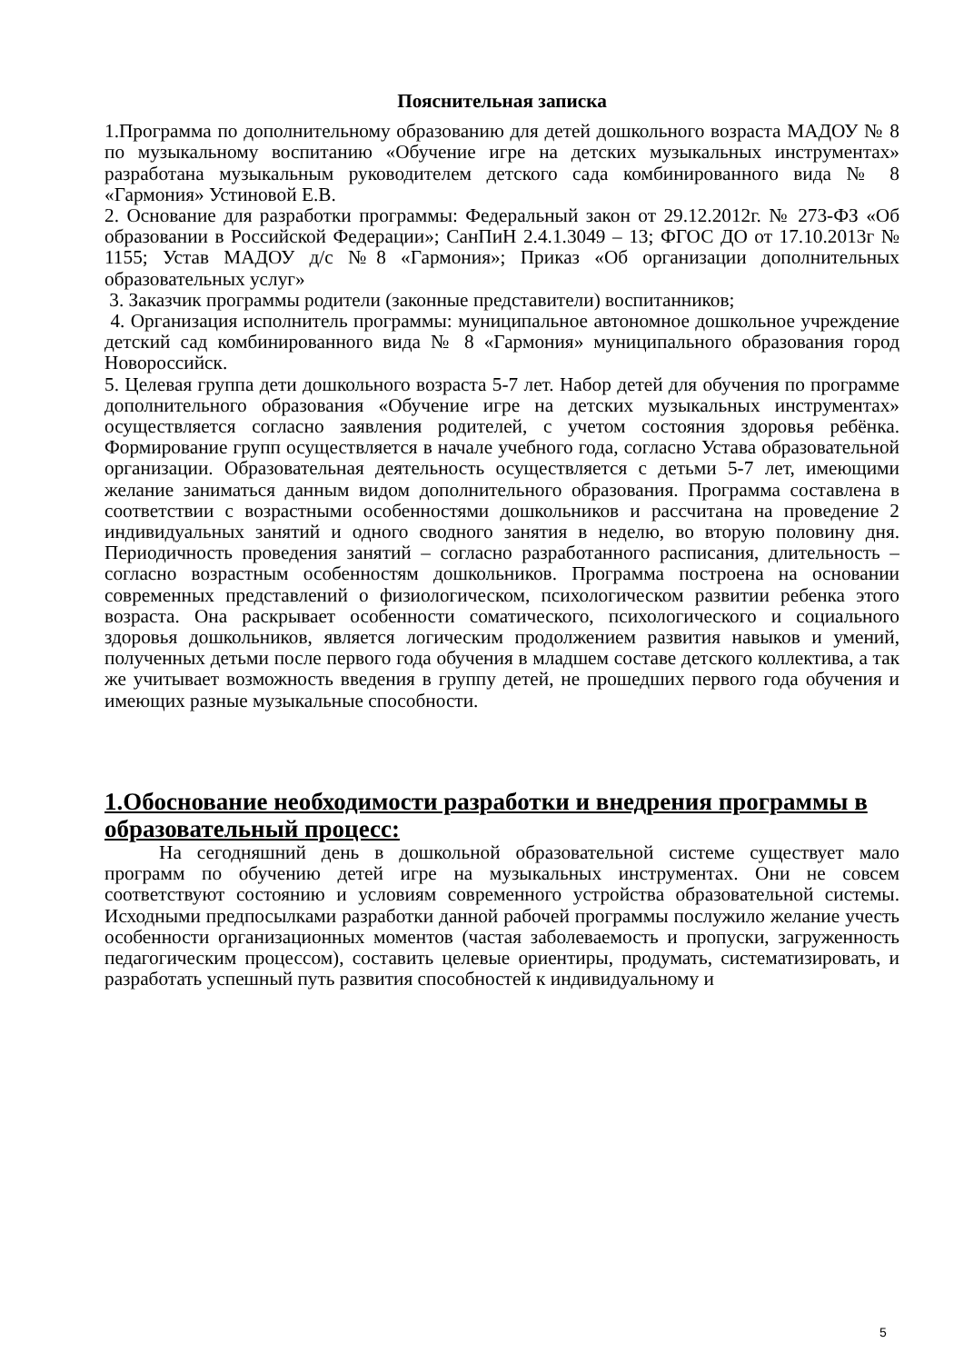Пояснительная записка
1.Программа по дополнительному образованию для детей дошкольного возраста МАДОУ № 8 по музыкальному воспитанию «Обучение игре на детских музыкальных инструментах» разработана музыкальным руководителем детского сада комбинированного вида № 8 «Гармония» Устиновой Е.В.
2. Основание для разработки программы: Федеральный закон от 29.12.2012г. № 273-ФЗ «Об образовании в Российской Федерации»; СанПиН 2.4.1.3049 – 13; ФГОС ДО от 17.10.2013г № 1155; Устав МАДОУ д/с №8 «Гармония»; Приказ «Об организации дополнительных образовательных услуг»
3. Заказчик программы родители (законные представители) воспитанников;
4. Организация исполнитель программы: муниципальное автономное дошкольное учреждение детский сад комбинированного вида № 8 «Гармония» муниципального образования город Новороссийск.
5. Целевая группа дети дошкольного возраста 5-7 лет. Набор детей для обучения по программе дополнительного образования «Обучение игре на детских музыкальных инструментах» осуществляется согласно заявления родителей, с учетом состояния здоровья ребёнка. Формирование групп осуществляется в начале учебного года, согласно Устава образовательной организации. Образовательная деятельность осуществляется с детьми 5-7 лет, имеющими желание заниматься данным видом дополнительного образования. Программа составлена в соответствии с возрастными особенностями дошкольников и рассчитана на проведение 2 индивидуальных занятий и одного сводного занятия в неделю, во вторую половину дня. Периодичность проведения занятий – согласно разработанного расписания, длительность – согласно возрастным особенностям дошкольников. Программа построена на основании современных представлений о физиологическом, психологическом развитии ребенка этого возраста. Она раскрывает особенности соматического, психологического и социального здоровья дошкольников, является логическим продолжением развития навыков и умений, полученных детьми после первого года обучения в младшем составе детского коллектива, а так же учитывает возможность введения в группу детей, не прошедших первого года обучения и имеющих разные музыкальные способности.
1.Обоснование необходимости разработки и внедрения программы в образовательный процесс:
На сегодняшний день в дошкольной образовательной системе существует мало программ по обучению детей игре на музыкальных инструментах. Они не совсем соответствуют состоянию и условиям современного устройства образовательной системы. Исходными предпосылками разработки данной рабочей программы послужило желание учесть особенности организационных моментов (частая заболеваемость и пропуски, загруженность педагогическим процессом), составить целевые ориентиры, продумать, систематизировать, и разработать успешный путь развития способностей к индивидуальному и
5